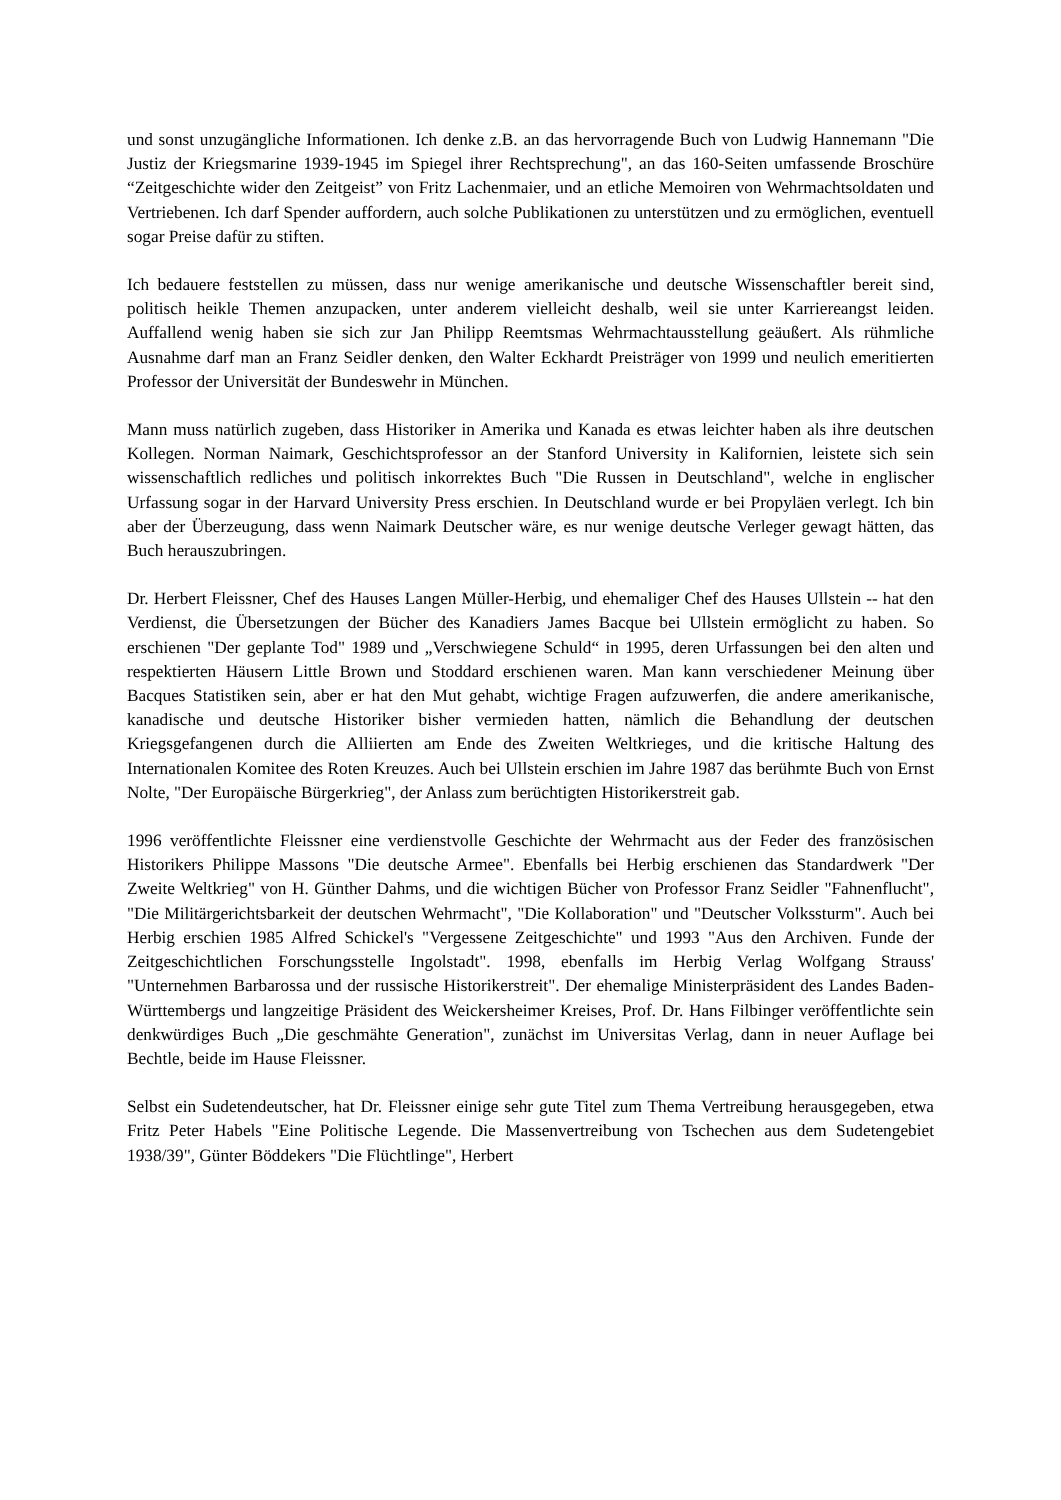und sonst unzugängliche Informationen. Ich denke z.B. an das hervorragende Buch von Ludwig Hannemann "Die Justiz der Kriegsmarine 1939-1945 im Spiegel ihrer Rechtsprechung", an das 160-Seiten umfassende Broschüre “Zeitgeschichte wider den Zeitgeist” von Fritz Lachenmaier, und an etliche Memoiren von Wehrmachtsoldaten und Vertriebenen. Ich darf Spender auffordern, auch solche Publikationen zu unterstützen und zu ermöglichen, eventuell sogar Preise dafür zu stiften.
Ich bedauere feststellen zu müssen, dass nur wenige amerikanische und deutsche Wissenschaftler bereit sind, politisch heikle Themen anzupacken, unter anderem vielleicht deshalb, weil sie unter Karriereangst leiden. Auffallend wenig haben sie sich zur Jan Philipp Reemtsmas Wehrmachtausstellung geäußert. Als rühmliche Ausnahme darf man an Franz Seidler denken, den Walter Eckhardt Preisträger von 1999 und neulich emeritierten Professor der Universität der Bundeswehr in München.
Mann muss natürlich zugeben, dass Historiker in Amerika und Kanada es etwas leichter haben als ihre deutschen Kollegen. Norman Naimark, Geschichtsprofessor an der Stanford University in Kalifornien, leistete sich sein wissenschaftlich redliches und politisch inkorrektes Buch "Die Russen in Deutschland", welche in englischer Urfassung sogar in der Harvard University Press erschien. In Deutschland wurde er bei Propyläen verlegt. Ich bin aber der Überzeugung, dass wenn Naimark Deutscher wäre, es nur wenige deutsche Verleger gewagt hätten, das Buch herauszubringen.
Dr. Herbert Fleissner, Chef des Hauses Langen Müller-Herbig, und ehemaliger Chef des Hauses Ullstein -- hat den Verdienst, die Übersetzungen der Bücher des Kanadiers James Bacque bei Ullstein ermöglicht zu haben. So erschienen "Der geplante Tod" 1989 und „Verschwiegene Schuld“ in 1995, deren Urfassungen bei den alten und respektierten Häusern Little Brown und Stoddard erschienen waren. Man kann verschiedener Meinung über Bacques Statistiken sein, aber er hat den Mut gehabt, wichtige Fragen aufzuwerfen, die andere amerikanische, kanadische und deutsche Historiker bisher vermieden hatten, nämlich die Behandlung der deutschen Kriegsgefangenen durch die Alliierten am Ende des Zweiten Weltkrieges, und die kritische Haltung des Internationalen Komitee des Roten Kreuzes. Auch bei Ullstein erschien im Jahre 1987 das berühmte Buch von Ernst Nolte, "Der Europäische Bürgerkrieg", der Anlass zum berüchtigten Historikerstreit gab.
1996 veröffentlichte Fleissner eine verdienstvolle Geschichte der Wehrmacht aus der Feder des französischen Historikers Philippe Massons "Die deutsche Armee". Ebenfalls bei Herbig erschienen das Standardwerk "Der Zweite Weltkrieg" von H. Günther Dahms, und die wichtigen Bücher von Professor Franz Seidler "Fahnenflucht", "Die Militärgerichtsbarkeit der deutschen Wehrmacht", "Die Kollaboration" und "Deutscher Volkssturm". Auch bei Herbig erschien 1985 Alfred Schickel's "Vergessene Zeitgeschichte" und 1993 "Aus den Archiven. Funde der Zeitgeschichtlichen Forschungsstelle Ingolstadt". 1998, ebenfalls im Herbig Verlag Wolfgang Strauss' "Unternehmen Barbarossa und der russische Historikerstreit". Der ehemalige Ministerpräsident des Landes Baden-Württembergs und langzeitige Präsident des Weickersheimer Kreises, Prof. Dr. Hans Filbinger veröffentlichte sein denkwürdiges Buch „Die geschmähte Generation", zunächst im Universitas Verlag, dann in neuer Auflage bei Bechtle, beide im Hause Fleissner.
Selbst ein Sudetendeutscher, hat Dr. Fleissner einige sehr gute Titel zum Thema Vertreibung herausgegeben, etwa Fritz Peter Habels "Eine Politische Legende. Die Massenvertreibung von Tschechen aus dem Sudetengebiet 1938/39", Günter Böddekers "Die Flüchtlinge", Herbert